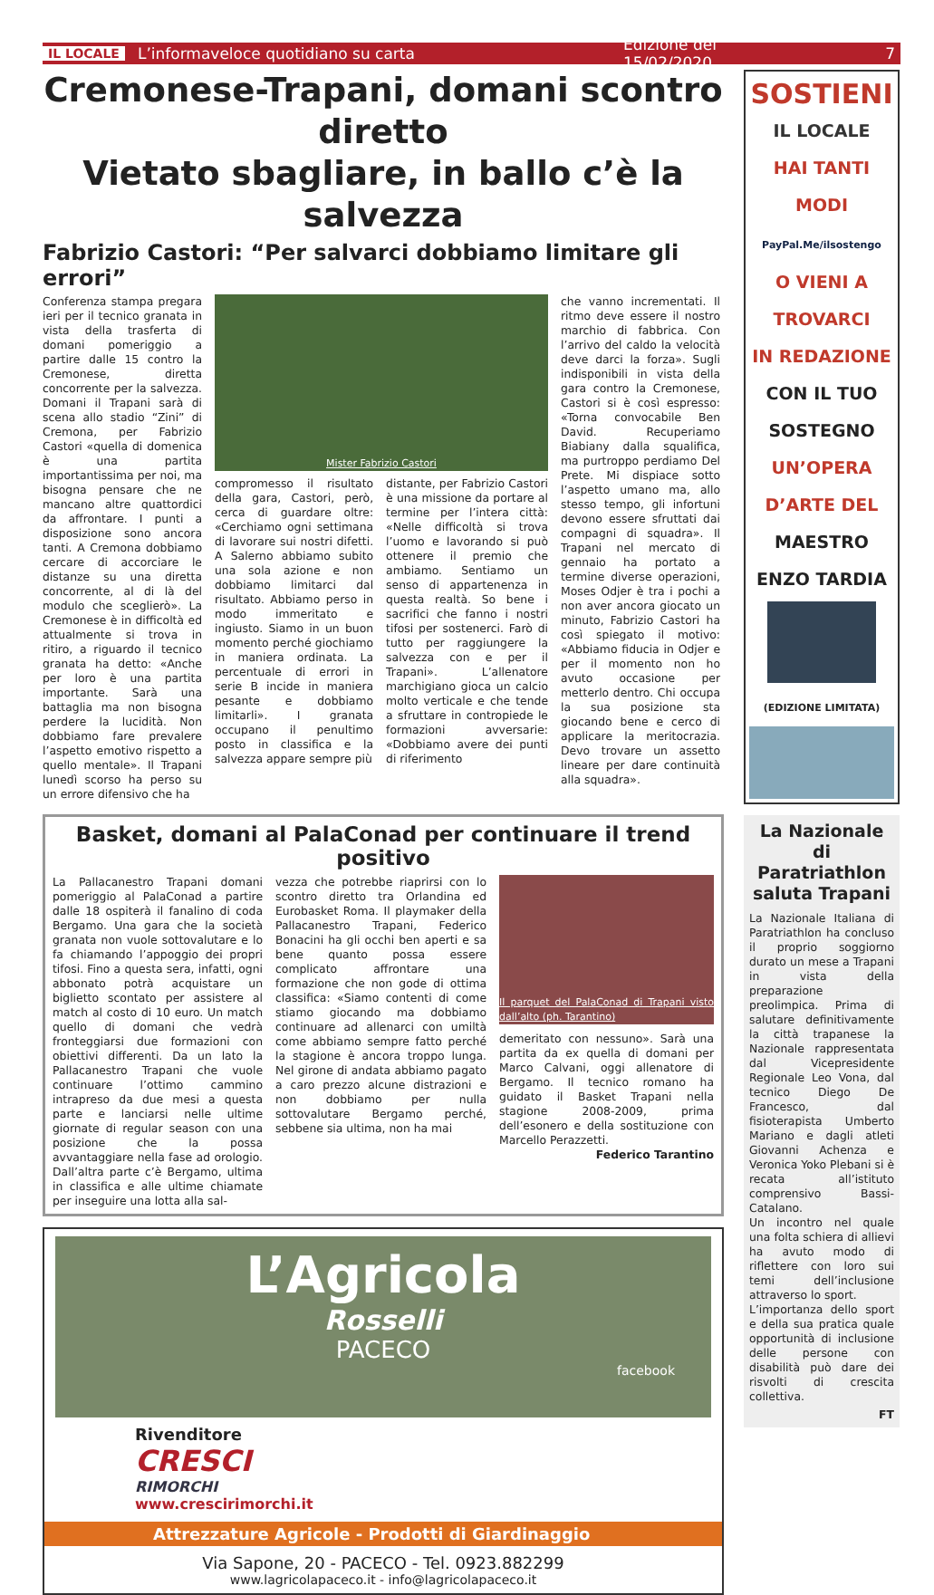IL LOCALE L’informaveloce quotidiano su carta Edizione del 15/02/2020 7
Cremonese-Trapani, domani scontro diretto
Vietato sbagliare, in ballo c’è la salvezza
Fabrizio Castori: “Per salvarci dobbiamo limitare gli errori”
Conferenza stampa pregara ieri per il tecnico granata in vista della trasferta di domani pomeriggio a partire dalle 15 contro la Cremonese, diretta concorrente per la salvezza. Domani il Trapani sarà di scena allo stadio “Zini” di Cremona, per Fabrizio Castori «quella di domenica è una partita importantissima per noi, ma bisogna pensare che ne mancano altre quattordici da affrontare. I punti a disposizione sono ancora tanti. A Cremona dobbiamo cercare di accorciare le distanze su una diretta concorrente, al di là del modulo che sceglierò». La Cremonese è in difficoltà ed attualmente si trova in ritiro, a riguardo il tecnico granata ha detto: «Anche per loro è una partita importante. Sarà una battaglia ma non bisogna perdere la lucidità. Non dobbiamo fare prevalere l’aspetto emotivo rispetto a quello mentale». Il Trapani lunedì scorso ha perso su un errore difensivo che ha
Mister Fabrizio Castori
compromesso il risultato della gara, Castori, però, cerca di guardare oltre: «Cerchiamo ogni settimana di lavorare sui nostri difetti. A Salerno abbiamo subito una sola azione e non dobbiamo limitarci dal risultato. Abbiamo perso in modo immeritato e ingiusto. Siamo in un buon momento perché giochiamo in maniera ordinata. La percentuale di errori in serie B incide in maniera pesante e dobbiamo limitarli». I granata occupano il penultimo posto in classifica e la salvezza appare sempre più
distante, per Fabrizio Castori è una missione da portare al termine per l’intera città: «Nelle difficoltà si trova l’uomo e lavorando si può ottenere il premio che ambiamo. Sentiamo un senso di appartenenza in questa realtà. So bene i sacrifici che fanno i nostri tifosi per sostenerci. Farò di tutto per raggiungere la salvezza con e per il Trapani». L’allenatore marchigiano gioca un calcio molto verticale e che tende a sfruttare in contropiede le formazioni avversarie: «Dobbiamo avere dei punti di riferimento
che vanno incrementati. Il ritmo deve essere il nostro marchio di fabbrica. Con l’arrivo del caldo la velocità deve darci la forza». Sugli indisponibili in vista della gara contro la Cremonese, Castori si è così espresso: «Torna convocabile Ben David. Recuperiamo Biabiany dalla squalifica, ma purtroppo perdiamo Del Prete. Mi dispiace sotto l’aspetto umano ma, allo stesso tempo, gli infortuni devono essere sfruttati dai compagni di squadra». Il Trapani nel mercato di gennaio ha portato a termine diverse operazioni, Moses Odjer è tra i pochi a non aver ancora giocato un minuto, Fabrizio Castori ha così spiegato il motivo: «Abbiamo fiducia in Odjer e per il momento non ho avuto occasione per metterlo dentro. Chi occupa la sua posizione sta giocando bene e cerco di applicare la meritocrazia. Devo trovare un assetto lineare per dare continuità alla squadra».
Basket, domani al PalaConad per continuare il trend positivo
La Pallacanestro Trapani domani pomeriggio al PalaConad a partire dalle 18 ospiterà il fanalino di coda Bergamo. Una gara che la società granata non vuole sottovalutare e lo fa chiamando l’appoggio dei propri tifosi. Fino a questa sera, infatti, ogni abbonato potrà acquistare un biglietto scontato per assistere al match al costo di 10 euro. Un match quello di domani che vedrà fronteggiarsi due formazioni con obiettivi differenti. Da un lato la Pallacanestro Trapani che vuole continuare l’ottimo cammino intrapreso da due mesi a questa parte e lanciarsi nelle ultime giornate di regular season con una posizione che la possa avvantaggiare nella fase ad orologio. Dall’altra parte c’è Bergamo, ultima in classifica e alle ultime chiamate per inseguire una lotta alla sal-
vezza che potrebbe riaprirsi con lo scontro diretto tra Orlandina ed Eurobasket Roma. Il playmaker della Pallacanestro Trapani, Federico Bonacini ha gli occhi ben aperti e sa bene quanto possa essere complicato affrontare una formazione che non gode di ottima classifica: «Siamo contenti di come stiamo giocando ma dobbiamo continuare ad allenarci con umiltà come abbiamo sempre fatto perché la stagione è ancora troppo lunga. Nel girone di andata abbiamo pagato a caro prezzo alcune distrazioni e non dobbiamo per nulla sottovalutare Bergamo perché, sebbene sia ultima, non ha mai
Il parquet del PalaConad di Trapani visto dall’alto (ph. Tarantino)
demeritato con nessuno». Sarà una partita da ex quella di domani per Marco Calvani, oggi allenatore di Bergamo. Il tecnico romano ha guidato il Basket Trapani nella stagione 2008-2009, prima dell’esonero e della sostituzione con Marcello Perazzetti.
Federico Tarantino
L’Agricola
Rosselli
PACECO
facebook
Rivenditore
CRESCI
RIMORCHI
www.crescirimorchi.it
Attrezzature Agricole - Prodotti di Giardinaggio
Via Sapone, 20 - PACECO - Tel. 0923.882299
www.lagricolapaceco.it - info@lagricolapaceco.it
SOSTIENI
IL LOCALE
HAI TANTI
MODI
PayPal.Me/ilsostengo
O VIENI A
TROVARCI
IN REDAZIONE
CON IL TUO
SOSTEGNO
UN’OPERA
D’ARTE DEL
MAESTRO
ENZO TARDIA
(EDIZIONE LIMITATA)
La Nazionale di Paratriathlon saluta Trapani
La Nazionale Italiana di Paratriathlon ha concluso il proprio soggiorno durato un mese a Trapani in vista della preparazione preolimpica. Prima di salutare definitivamente la città trapanese la Nazionale rappresentata dal Vicepresidente Regionale Leo Vona, dal tecnico Diego De Francesco, dal fisioterapista Umberto Mariano e dagli atleti Giovanni Achenza e Veronica Yoko Plebani si è recata all’istituto comprensivo Bassi-Catalano.
Un incontro nel quale una folta schiera di allievi ha avuto modo di riflettere con loro sui temi dell’inclusione attraverso lo sport.
L’importanza dello sport e della sua pratica quale opportunità di inclusione delle persone con disabilità può dare dei risvolti di crescita collettiva.
FT